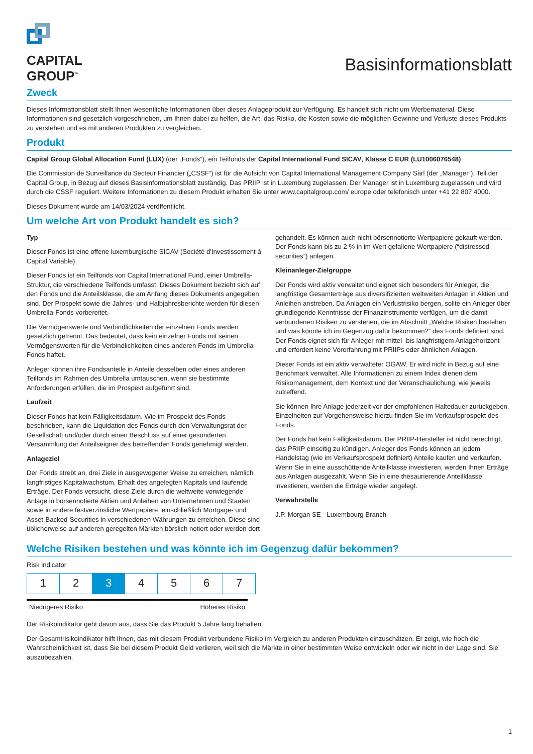CAPITAL
GROUP<sup>™</sup>
Basisinformationsblatt
Zweck
Dieses Informationsblatt stellt Ihnen wesentliche Informationen über dieses Anlageprodukt zur Verfügung. Es handelt sich nicht um Werbematerial. Diese Informationen sind gesetzlich vorgeschrieben, um Ihnen dabei zu helfen, die Art, das Risiko, die Kosten sowie die möglichen Gewinne und Verluste dieses Produkts zu verstehen und es mit anderen Produkten zu vergleichen.
Produkt
Capital Group Global Allocation Fund (LUX) (der „Fonds“), ein Teilfonds der Capital International Fund SICAV, Klasse C EUR (LU1006076548)
Die Commission de Surveillance du Secteur Financier („CSSF“) ist für die Aufsicht von Capital International Management Company Sàrl (der „Manager“), Teil der Capital Group, in Bezug auf dieses Basisinformationsblatt zuständig. Das PRIIP ist in Luxemburg zugelassen. Der Manager ist in Luxemburg zugelassen und wird durch die CSSF reguliert. Weitere Informationen zu diesem Produkt erhalten Sie unter www.capitalgroup.com/ europe oder telefonisch unter +41 22 807 4000.
Dieses Dokument wurde am 14/03/2024 veröffentlicht.
Um welche Art von Produkt handelt es sich?
Typ
Dieser Fonds ist eine offene luxemburgische SICAV (Société d'Investissement à Capital Variable).
Dieser Fonds ist ein Teilfonds von Capital International Fund, einer Umbrella-Struktur, die verschiedene Teilfonds umfasst. Dieses Dokument bezieht sich auf den Fonds und die Anteilsklasse, die am Anfang dieses Dokuments angegeben sind. Der Prospekt sowie die Jahres- und Halbjahresberichte werden für diesen Umbrella-Fonds vorbereitet.
Die Vermögenswerte und Verbindlichkeiten der einzelnen Fonds werden gesetzlich getrennt. Das bedeutet, dass kein einzelner Fonds mit seinen Vermögenswerten für die Verbindlichkeiten eines anderen Fonds im Umbrella-Fonds haftet.
Anleger können ihre Fondsanteile in Anteile desselben oder eines anderen Teilfonds im Rahmen des Umbrella umtauschen, wenn sie bestimmte Anforderungen erfüllen, die im Prospekt aufgeführt sind.
Laufzeit
Dieser Fonds hat kein Fälligkeitsdatum. Wie im Prospekt des Fonds beschrieben, kann die Liquidation des Fonds durch den Verwaltungsrat der Gesellschaft und/oder durch einen Beschluss auf einer gesonderten Versammlung der Anteilseigner des betreffenden Fonds genehmigt werden.
Anlageziel
Der Fonds strebt an, drei Ziele in ausgewogener Weise zu erreichen, nämlich langfristiges Kapitalwachstum, Erhalt des angelegten Kapitals und laufende Erträge. Der Fonds versucht, diese Ziele durch die weltweite vorwiegende Anlage in börsennotierte Aktien und Anleihen von Unternehmen und Staaten sowie in andere festverzinsliche Wertpapiere, einschließlich Mortgage- und Asset-Backed-Securities in verschiedenen Währungen zu erreichen. Diese sind üblicherweise auf anderen geregelten Märkten börslich notiert oder werden dort
gehandelt. Es können auch nicht börsennotierte Wertpapiere gekauft werden.
Der Fonds kann bis zu 2 % in im Wert gefallene Wertpapiere (“distressed securities”) anlegen.
Kleinanleger-Zielgruppe
Der Fonds wird aktiv verwaltet und eignet sich besonders für Anleger, die langfristige Gesamterträge aus diversifizierten weltweiten Anlagen in Aktien und Anleihen anstreben. Da Anlagen ein Verlustrisiko bergen, sollte ein Anleger über grundlegende Kenntnisse der Finanzinstrumente verfügen, um die damit verbundenen Risiken zu verstehen, die im Abschnitt „Welche Risiken bestehen und was könnte ich im Gegenzug dafür bekommen?“ des Fonds definiert sind. Der Fonds eignet sich für Anleger mit mittel- bis langfristigem Anlagehorizont und erfordert keine Vorerfahrung mit PRIIPs oder ähnlichen Anlagen.
Dieser Fonds ist ein aktiv verwalteter OGAW. Er wird nicht in Bezug auf eine Benchmark verwaltet. Alle Informationen zu einem Index dienen dem Risikomanagement, dem Kontext und der Veranschaulichung, wie jeweils zutreffend.
Sie können Ihre Anlage jederzeit vor der empfohlenen Haltedauer zurückgeben. Einzelheiten zur Vorgehensweise hierzu finden Sie im Verkaufsprospekt des Fonds.
Der Fonds hat kein Fälligkeitsdatum. Der PRIIP-Hersteller ist nicht berechtigt, das PRIIP einseitig zu kündigen. Anleger des Fonds können an jedem Handelstag (wie im Verkaufsprospekt definiert) Anteile kaufen und verkaufen. Wenn Sie in eine ausschüttende Anteilklasse investieren, werden Ihnen Erträge aus Anlagen ausgezahlt. Wenn Sie in eine thesaurierende Anteilklasse investieren, werden die Erträge wieder angelegt.
Verwahrstelle
J.P. Morgan SE - Luxembourg Branch
Welche Risiken bestehen und was könnte ich im Gegenzug dafür bekommen?
Risk indicator
| 1 | 2 | 3 | 4 | 5 | 6 | 7 |
Niedrigeres Risiko Höheres Risiko
Der Risikoindikator geht davon aus, dass Sie das Produkt 5 Jahre lang behalten.
Der Gesamtrisikoindikator hilft Ihnen, das mit diesem Produkt verbundene Risiko im Vergleich zu anderen Produkten einzuschätzen. Er zeigt, wie hoch die Wahrscheinlichkeit ist, dass Sie bei diesem Produkt Geld verlieren, weil sich die Märkte in einer bestimmten Weise entwickeln oder wir nicht in der Lage sind, Sie auszubezahlen.
1